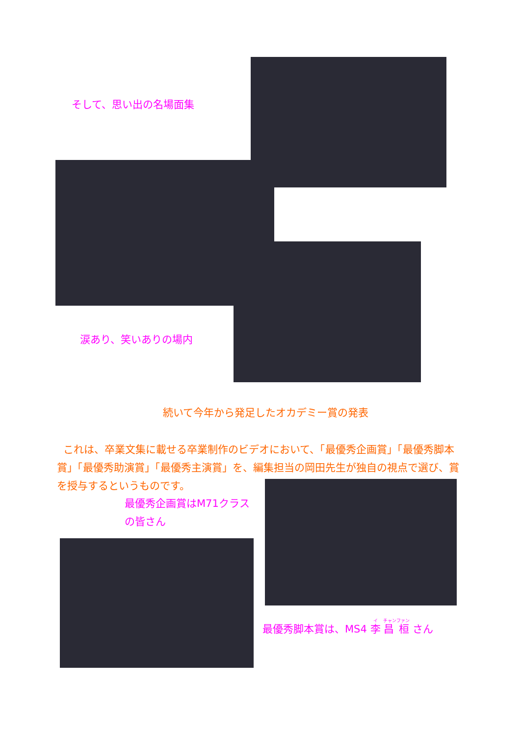そして、思い出の名場面集
涙あり、笑いありの場内
続いて今年から発足したオカデミー賞の発表
これは、卒業文集に載せる卒業制作のビデオにおいて、「最優秀企画賞」「最優秀脚本賞」「最優秀助演賞」「最優秀主演賞」を、編集担当の岡田先生が独自の視点で選び、賞を授与するというものです。
最優秀企画賞はM71クラスの皆さん
最優秀脚本賞は、MS4 李 昌 桓 さん